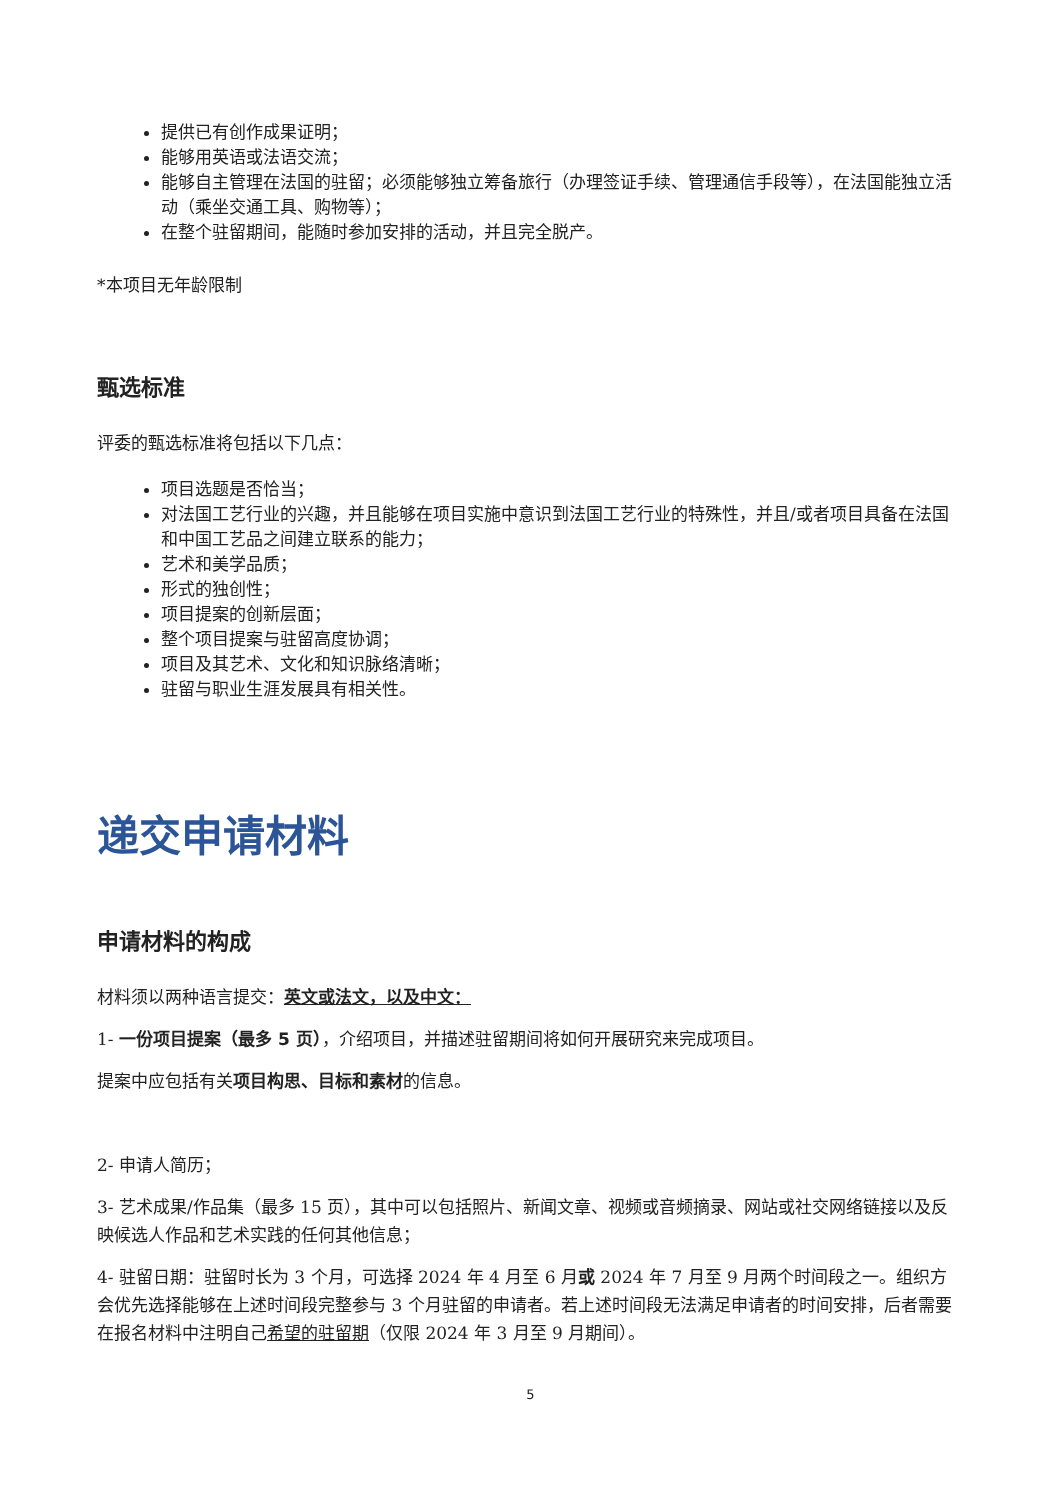提供已有创作成果证明；
能够用英语或法语交流；
能够自主管理在法国的驻留；必须能够独立筹备旅行（办理签证手续、管理通信手段等），在法国能独立活动（乘坐交通工具、购物等）；
在整个驻留期间，能随时参加安排的活动，并且完全脱产。
*本项目无年龄限制
甄选标准
评委的甄选标准将包括以下几点：
项目选题是否恰当；
对法国工艺行业的兴趣，并且能够在项目实施中意识到法国工艺行业的特殊性，并且/或者项目具备在法国和中国工艺品之间建立联系的能力；
艺术和美学品质；
形式的独创性；
项目提案的创新层面；
整个项目提案与驻留高度协调；
项目及其艺术、文化和知识脉络清晰；
驻留与职业生涯发展具有相关性。
递交申请材料
申请材料的构成
材料须以两种语言提交：英文或法文，以及中文：
1- 一份项目提案（最多 5 页），介绍项目，并描述驻留期间将如何开展研究来完成项目。
提案中应包括有关项目构思、目标和素材的信息。
2- 申请人简历；
3- 艺术成果/作品集（最多 15 页），其中可以包括照片、新闻文章、视频或音频摘录、网站或社交网络链接以及反映候选人作品和艺术实践的任何其他信息；
4- 驻留日期：驻留时长为 3 个月，可选择 2024 年 4 月至 6 月或 2024 年 7 月至 9 月两个时间段之一。组织方会优先选择能够在上述时间段完整参与 3 个月驻留的申请者。若上述时间段无法满足申请者的时间安排，后者需要在报名材料中注明自己希望的驻留期（仅限 2024 年 3 月至 9 月期间）。
5